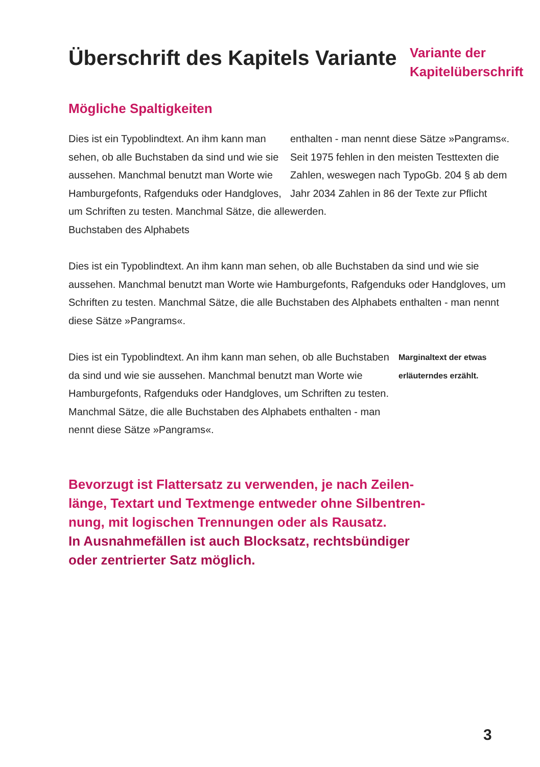Überschrift des Kapitels Variante
Variante der
Kapitelüberschrift
Mögliche Spaltigkeiten
Dies ist ein Typoblindtext. An ihm kann man sehen, ob alle Buchstaben da sind und wie sie aussehen. Manchmal benutzt man Worte wie Hamburgefonts, Rafgenduks oder Handgloves, um Schriften zu testen. Manchmal Sätze, die alle Buchstaben des Alphabets
enthalten - man nennt diese Sätze »Pangrams«. Seit 1975 fehlen in den meisten Testtexten die Zahlen, weswegen nach TypoGb. 204 § ab dem Jahr 2034 Zahlen in 86 der Texte zur Pflicht werden.
Dies ist ein Typoblindtext. An ihm kann man sehen, ob alle Buchstaben da sind und wie sie aussehen. Manchmal benutzt man Worte wie Hamburgefonts, Rafgenduks oder Handgloves, um Schriften zu testen. Manchmal Sätze, die alle Buchstaben des Alphabets enthalten - man nennt diese Sätze »Pangrams«.
Dies ist ein Typoblindtext. An ihm kann man sehen, ob alle Buchstaben da sind und wie sie aussehen. Manchmal benutzt man Worte wie Hamburgefonts, Rafgenduks oder Handgloves, um Schriften zu testen. Manchmal Sätze, die alle Buchstaben des Alphabets enthalten - man nennt diese Sätze »Pangrams«.
Marginaltext der etwas erläuterndes erzählt.
Bevorzugt ist Flattersatz zu verwenden, je nach Zeilen-
länge, Textart und Textmenge entweder ohne Silbentren-
nung, mit logischen Trennungen oder als Rausatz.
In Ausnahmefällen ist auch Blocksatz, rechtsbündiger
oder zentrierter Satz möglich.
3